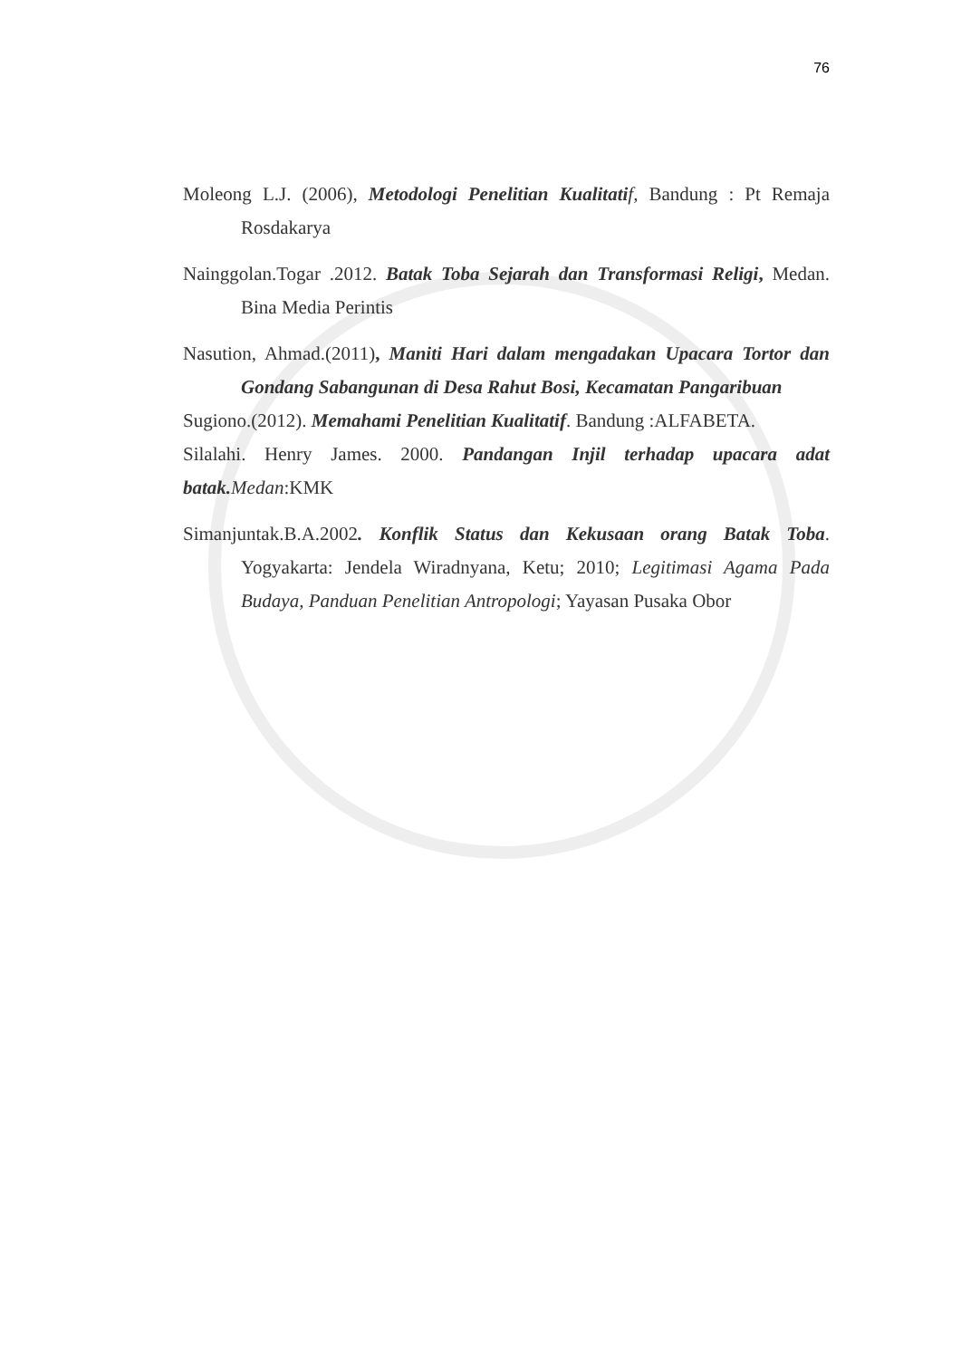76
Moleong L.J. (2006), Metodologi Penelitian Kualitati f, Bandung : Pt Remaja Rosdakarya
Nainggolan.Togar .2012. Batak Toba Sejarah dan Transformasi Religi, Medan. Bina Media Perintis
Nasution, Ahmad.(2011), Maniti Hari dalam mengadakan Upacara Tortor dan Gondang Sabangunan di Desa Rahut Bosi, Kecamatan Pangaribuan
Sugiono.(2012). Memahami Penelitian Kualitatif. Bandung :ALFABETA.
Silalahi. Henry James. 2000. Pandangan Injil terhadap upacara adat batak. Medan:KMK
Simanjuntak.B.A.2002. Konflik Status dan Kekusaan orang Batak Toba. Yogyakarta: Jendela Wiradnyana, Ketu; 2010; Legitimasi Agama Pada Budaya, Panduan Penelitian Antropologi; Yayasan Pusaka Obor